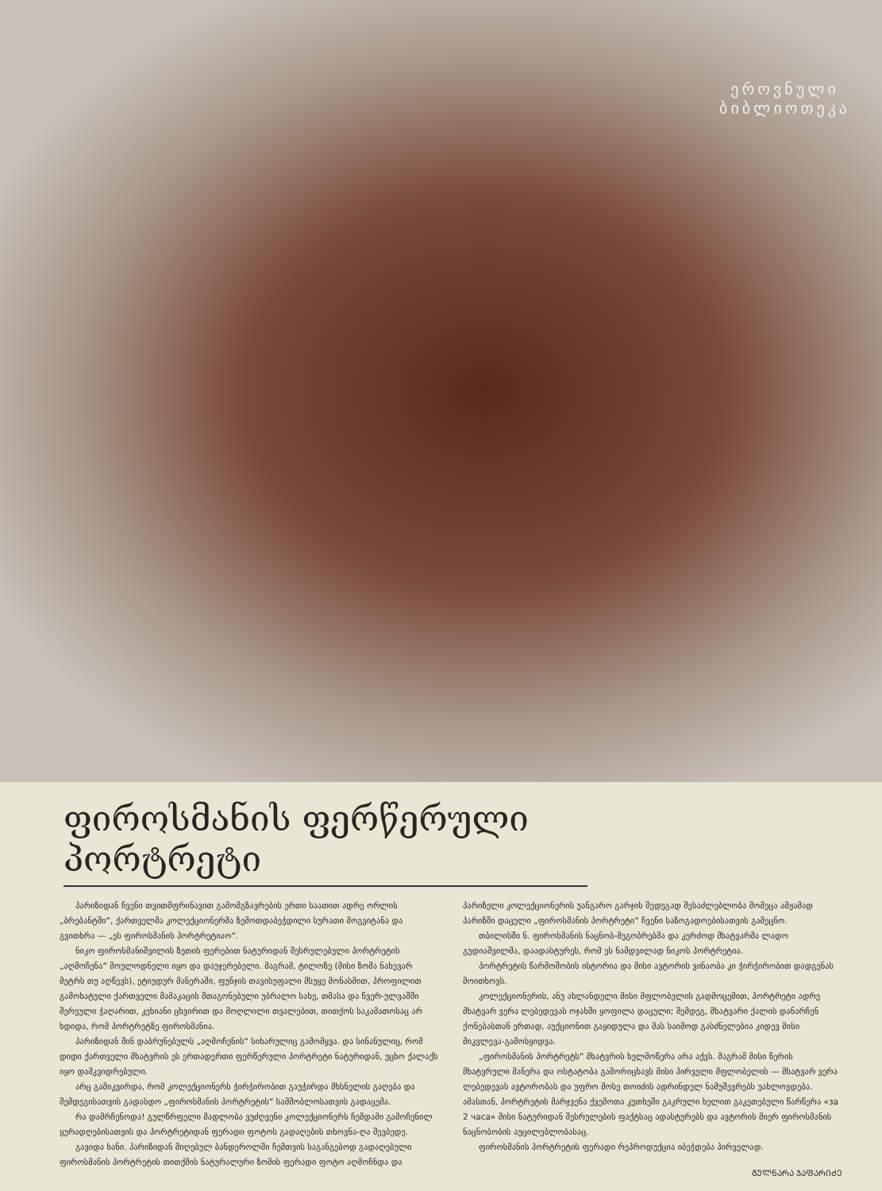ეროვნული
ბიბლიოთეკა
ფიროსმანის ფერწერული პორტრეტი
პარიზიდან ჩვენი თვითმფრინავით გამომგზავრების ერთი საათით ადრე ორლის „ბრებანტში“, ქართველმა კოლექციონერმა ზემოთდაბეჭდილი სურათი მოგვიტანა და გვითხრა — „ეს ფიროსმანის პორტრეტიაო“.
ნიკო ფიროსმანიშვილის ზეთის ფერებით ნატურიდან შესრულებული პორტრეტის „აღმოჩენა“ მოულოდნელი იყო და დაუჯერებელი. მაგრამ, ტილოზე (მისი ზომა ნახევარ მეტრს თუ აღწევს), ეტიუდურ მანერაში, ფუნჯის თავისუფალი მსუყე მონასმით, პროფილით გამოხატული ქართველი მამაკაცის შთაგონებული უბრალო სახე, თმასა და წვერ-ულვაშში შერეული ჭაღარით, კეხიანი ცხვირით და მოღლილი თვალებით, თითქოს საკამათოსაც არ ხდიდა, რომ პორტრეტზე ფიროსმანია.
პარიზიდან შინ დაბრუნებულს „აღმოჩენის“ სიხარულიც გამომყვა. და სინანულიც, რომ დიდი ქართველი მხატვრის ეს ერთადერთი ფერწერული პორტრეტი ნატურიდან, უცხო ქალაქს იყო დამკვიდრებული.
არც გამიკვირდა, რომ კოლექციონერს ჭირჭირობით გაუჭირდა მხსნელის გაღება და შემდეგისათვის გადასდო „ფიროსმანის პორტრეტის“ სამშობლოსათვის გადაცემა.
რა დამრჩენოდა! გულწრფელი მადლობა ვუძღვენი კოლექციონერს ჩემდამი გამოჩენილ ყურადღებისათვის და პორტრეტიდან ფერადი ფოტოს გადაღების თხოვნა-ღა შევბედე.
გავიდა ხანი. პარიზიდან მიღებულ ბანდეროლში ჩემთვის საგანგებოდ გადაღებული ფიროსმანის პორტრეტის თითქმის ნატურალური ზომის ფერადი ფოტო აღმოჩნდა და პარიზელი კოლექციონერის უანგარო გარჯის შედეგად შესაძლებლობა მომეცა ამჟამად პარიზში დაცული „ფიროსმანის პორტრეტი“ ჩვენი საზოგადოებისათვის გამეცნო.
თბილისში ნ. ფიროსმანის ნაცნობ-მეგობრებმა და კერძოდ მხატვარმა ლადო გუდიაშვილმა, დაადასტურეს, რომ ეს ნამდვილად ნიკოს პორტრეტია.
პორტრეტის წარმოშობის ისტორია და მისი ავტორის ვინაობა კი ჭირჭირობით დადგენას მოითხოვს.
კოლექციონერის, ანუ ახლანდელი მისი მფლობელის გადმოცემით, პორტრეტი ადრე მხატვარ ვერა ლებედევას ოჯახში ყოფილა დაცული; შემდეგ, მხატვარი ქალის დანარჩენ ქონებასთან ერთად, აუქციონით გაყიდულა და მას საიმოდ გასძნელებია კიდევ მისი მიკვლევა-გამოსყიდვა.
„ფიროსმანის პორტრეტს“ მხატვრის ხელმოწერა არა აქვს. მაგრამ მისი წერის მხატვრული მანერა და ოსტატობა გამორიცხავს მისი პირველი მფლობელის — მხატვარ ვერა ლებედევას ავტორობას და უფრო მოსე თოიძის ადრინდელ ნამუშევრებს უახლოვდება. ამასთან, პორტრეტის მარჯვენა ქვემოთა კუთხეში გაკრული ხელით გაკეთებული წარწერა «за 2 часа» მისი ნატურიდან შესრულების ფაქტსაც ადასტურებს და ავტორის მიერ ფიროსმანის ნაცნობობის აუცილებლობასაც.
ფიროსმანის პორტრეტის ფერადი რეპროდუქცია იბეჭდება პირველად.
ᲒᲣᲚᲜᲐᲠᲐ ᲯᲐᲤᲐᲠᲘᲫᲔ